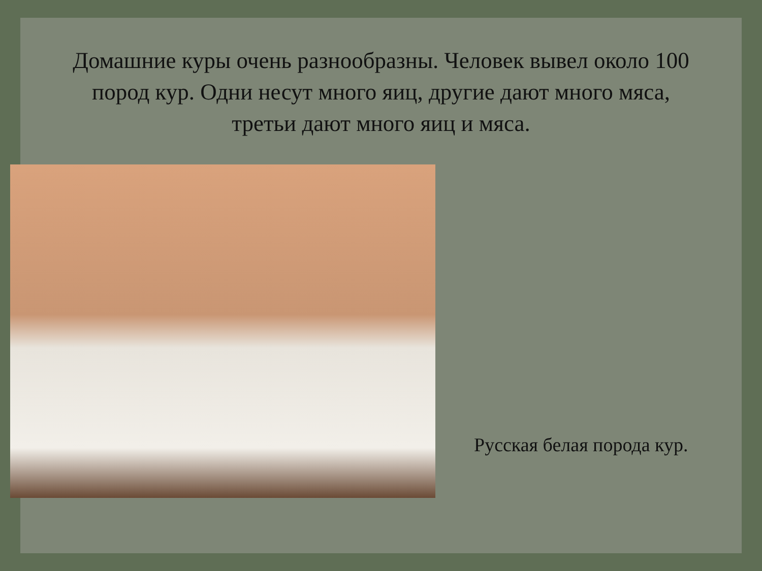Домашние куры очень разнообразны. Человек вывел около 100 пород кур. Одни несут много яиц, другие дают много мяса, третьи дают много яиц и мяса.
Русская белая порода кур.